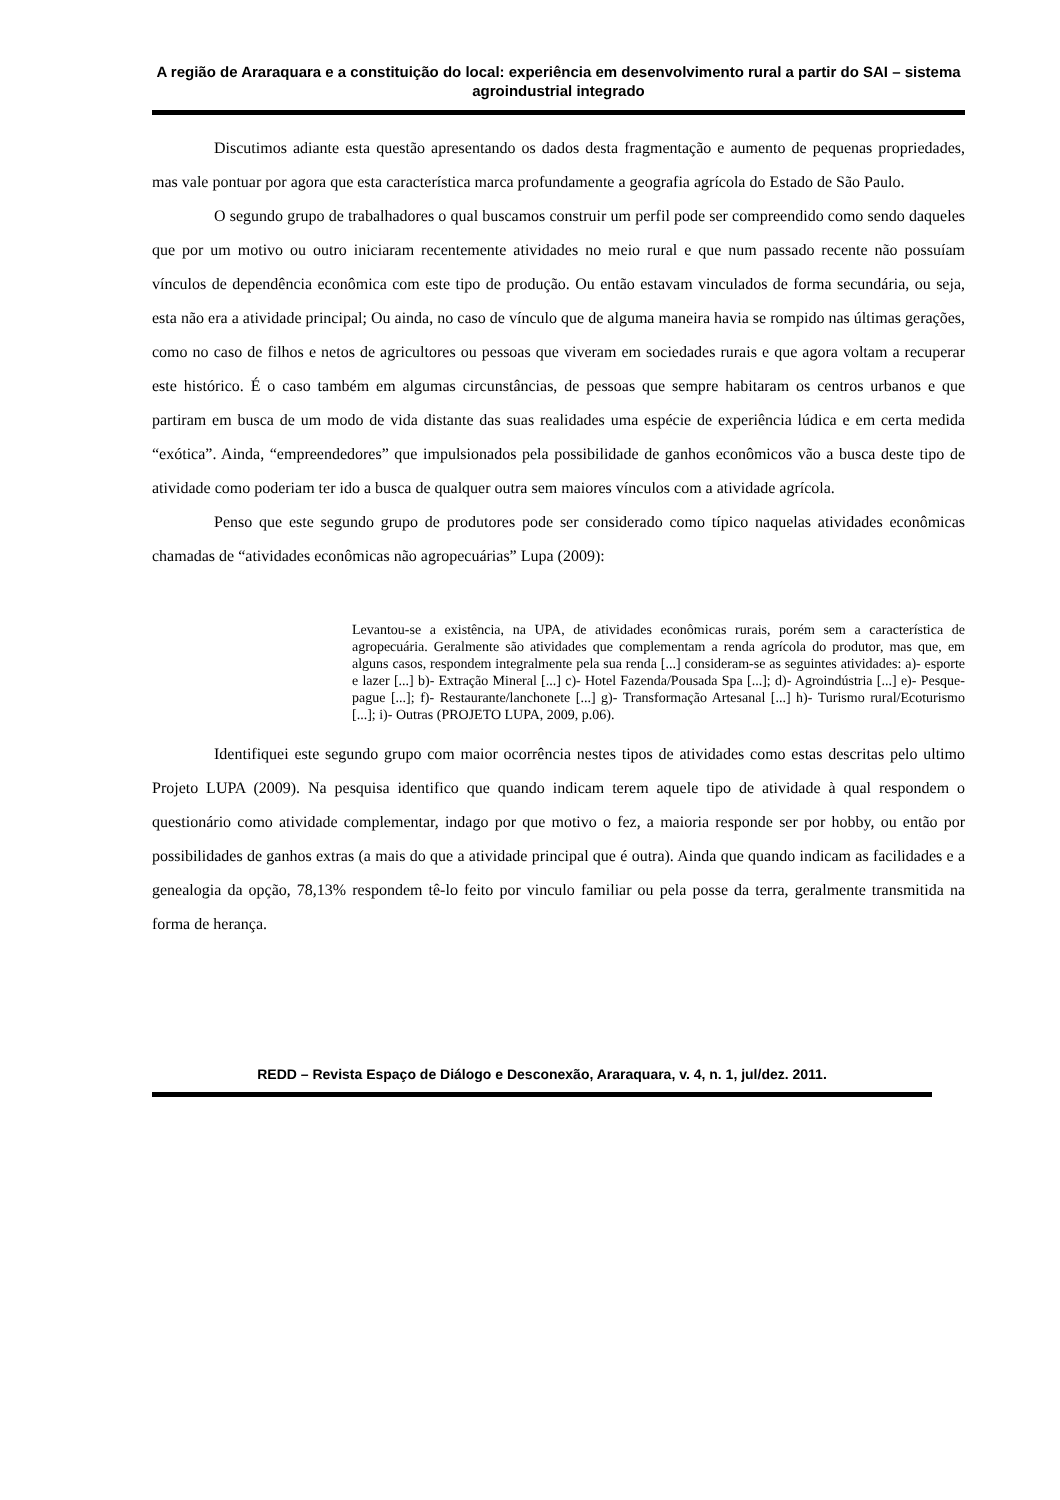A região de Araraquara e a constituição do local: experiência em desenvolvimento rural a partir do SAI – sistema agroindustrial integrado
Discutimos adiante esta questão apresentando os dados desta fragmentação e aumento de pequenas propriedades, mas vale pontuar por agora que esta característica marca profundamente a geografia agrícola do Estado de São Paulo.
O segundo grupo de trabalhadores o qual buscamos construir um perfil pode ser compreendido como sendo daqueles que por um motivo ou outro iniciaram recentemente atividades no meio rural e que num passado recente não possuíam vínculos de dependência econômica com este tipo de produção. Ou então estavam vinculados de forma secundária, ou seja, esta não era a atividade principal; Ou ainda, no caso de vínculo que de alguma maneira havia se rompido nas últimas gerações, como no caso de filhos e netos de agricultores ou pessoas que viveram em sociedades rurais e que agora voltam a recuperar este histórico. É o caso também em algumas circunstâncias, de pessoas que sempre habitaram os centros urbanos e que partiram em busca de um modo de vida distante das suas realidades uma espécie de experiência lúdica e em certa medida “exótica”. Ainda, “empreendedores” que impulsionados pela possibilidade de ganhos econômicos vão a busca deste tipo de atividade como poderiam ter ido a busca de qualquer outra sem maiores vínculos com a atividade agrícola.
Penso que este segundo grupo de produtores pode ser considerado como típico naquelas atividades econômicas chamadas de “atividades econômicas não agropecuárias” Lupa (2009):
Levantou-se a existência, na UPA, de atividades econômicas rurais, porém sem a característica de agropecuária. Geralmente são atividades que complementam a renda agrícola do produtor, mas que, em alguns casos, respondem integralmente pela sua renda [...] consideram-se as seguintes atividades: a)- esporte e lazer [...] b)- Extração Mineral [...] c)- Hotel Fazenda/Pousada Spa [...]; d)- Agroindústria [...] e)- Pesque-pague [...]; f)- Restaurante/lanchonete [...] g)- Transformação Artesanal [...] h)- Turismo rural/Ecoturismo [...]; i)- Outras (PROJETO LUPA, 2009, p.06).
Identifiquei este segundo grupo com maior ocorrência nestes tipos de atividades como estas descritas pelo ultimo Projeto LUPA (2009). Na pesquisa identifico que quando indicam terem aquele tipo de atividade à qual respondem o questionário como atividade complementar, indago por que motivo o fez, a maioria responde ser por hobby, ou então por possibilidades de ganhos extras (a mais do que a atividade principal que é outra). Ainda que quando indicam as facilidades e a genealogia da opção, 78,13% respondem tê-lo feito por vinculo familiar ou pela posse da terra, geralmente transmitida na forma de herança.
REDD – Revista Espaço de Diálogo e Desconexão, Araraquara, v. 4, n. 1, jul/dez. 2011.